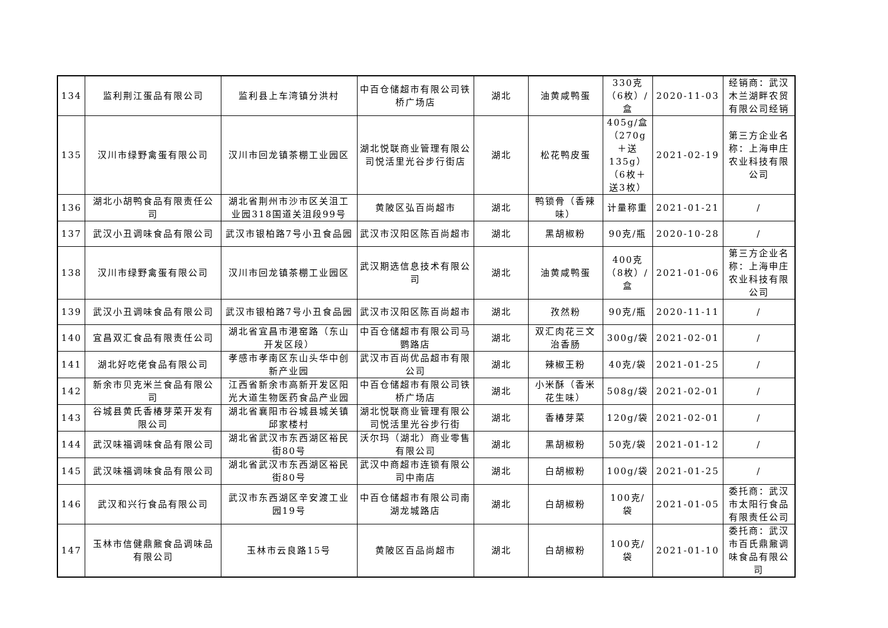| 134 | 监利荆江蛋品有限公司 | 监利县上车湾镇分洪村 | 中百仓储超市有限公司铁桥广场店 | 湖北 | 油黄咸鸭蛋 | 330克（6枚）/盒 | 2020-11-03 | 经销商：武汉木兰湖畔农贸有限公司经销 |
| 135 | 汉川市绿野禽蛋有限公司 | 汉川市回龙镇茶棚工业园区 | 湖北悦联商业管理有限公司悦活里光谷步行街店 | 湖北 | 松花鸭皮蛋 | 405g/盒（270g＋送135g）（6枚＋送3枚） | 2021-02-19 | 第三方企业名称：上海申庄农业科技有限公司 |
| 136 | 湖北小胡鸭食品有限责任公司 | 湖北省荆州市沙市区关沮工业园318国道关沮段99号 | 黄陂区弘百尚超市 | 湖北 | 鸭锁骨（香辣味） | 计量称重 | 2021-01-21 | / |
| 137 | 武汉小丑调味食品有限公司 | 武汉市银柏路7号小丑食品园 | 武汉市汉阳区陈百尚超市 | 湖北 | 黑胡椒粉 | 90克/瓶 | 2020-10-28 | / |
| 138 | 汉川市绿野禽蛋有限公司 | 汉川市回龙镇茶棚工业园区 | 武汉期选信息技术有限公司 | 湖北 | 油黄咸鸭蛋 | 400克（8枚）/盒 | 2021-01-06 | 第三方企业名称：上海申庄农业科技有限公司 |
| 139 | 武汉小丑调味食品有限公司 | 武汉市银柏路7号小丑食品园 | 武汉市汉阳区陈百尚超市 | 湖北 | 孜然粉 | 90克/瓶 | 2020-11-11 | / |
| 140 | 宜昌双汇食品有限责任公司 | 湖北省宜昌市港窑路（东山开发区段） | 中百仓储超市有限公司马鹦路店 | 湖北 | 双汇肉花三文治香肠 | 300g/袋 | 2021-02-01 | / |
| 141 | 湖北好吃佬食品有限公司 | 孝感市孝南区东山头华中创新产业园 | 武汉市百尚优品超市有限公司 | 湖北 | 辣椒王粉 | 40克/袋 | 2021-01-25 | / |
| 142 | 新余市贝克米兰食品有限公司 | 江西省新余市高新开发区阳光大道生物医药食品产业园 | 中百仓储超市有限公司铁桥广场店 | 湖北 | 小米酥（香米花生味） | 508g/袋 | 2021-02-01 | / |
| 143 | 谷城县黄氏香椿芽菜开发有限公司 | 湖北省襄阳市谷城县城关镇邱家楼村 | 湖北悦联商业管理有限公司悦活里光谷步行街 | 湖北 | 香椿芽菜 | 120g/袋 | 2021-02-01 | / |
| 144 | 武汉味福调味食品有限公司 | 湖北省武汉市东西湖区裕民街80号 | 沃尔玛（湖北）商业零售有限公司 | 湖北 | 黑胡椒粉 | 50克/袋 | 2021-01-12 | / |
| 145 | 武汉味福调味食品有限公司 | 湖北省武汉市东西湖区裕民街80号 | 武汉中商超市连锁有限公司中南店 | 湖北 | 白胡椒粉 | 100g/袋 | 2021-01-25 | / |
| 146 | 武汉和兴行食品有限公司 | 武汉市东西湖区辛安渡工业园19号 | 中百仓储超市有限公司南湖龙城路店 | 湖北 | 白胡椒粉 | 100克/袋 | 2021-01-05 | 委托商：武汉市太阳行食品有限责任公司 |
| 147 | 玉林市信健鼎鼐食品调味品有限公司 | 玉林市云良路15号 | 黄陂区百品尚超市 | 湖北 | 白胡椒粉 | 100克/袋 | 2021-01-10 | 委托商：武汉市百氏鼎鼐调味食品有限公司 |